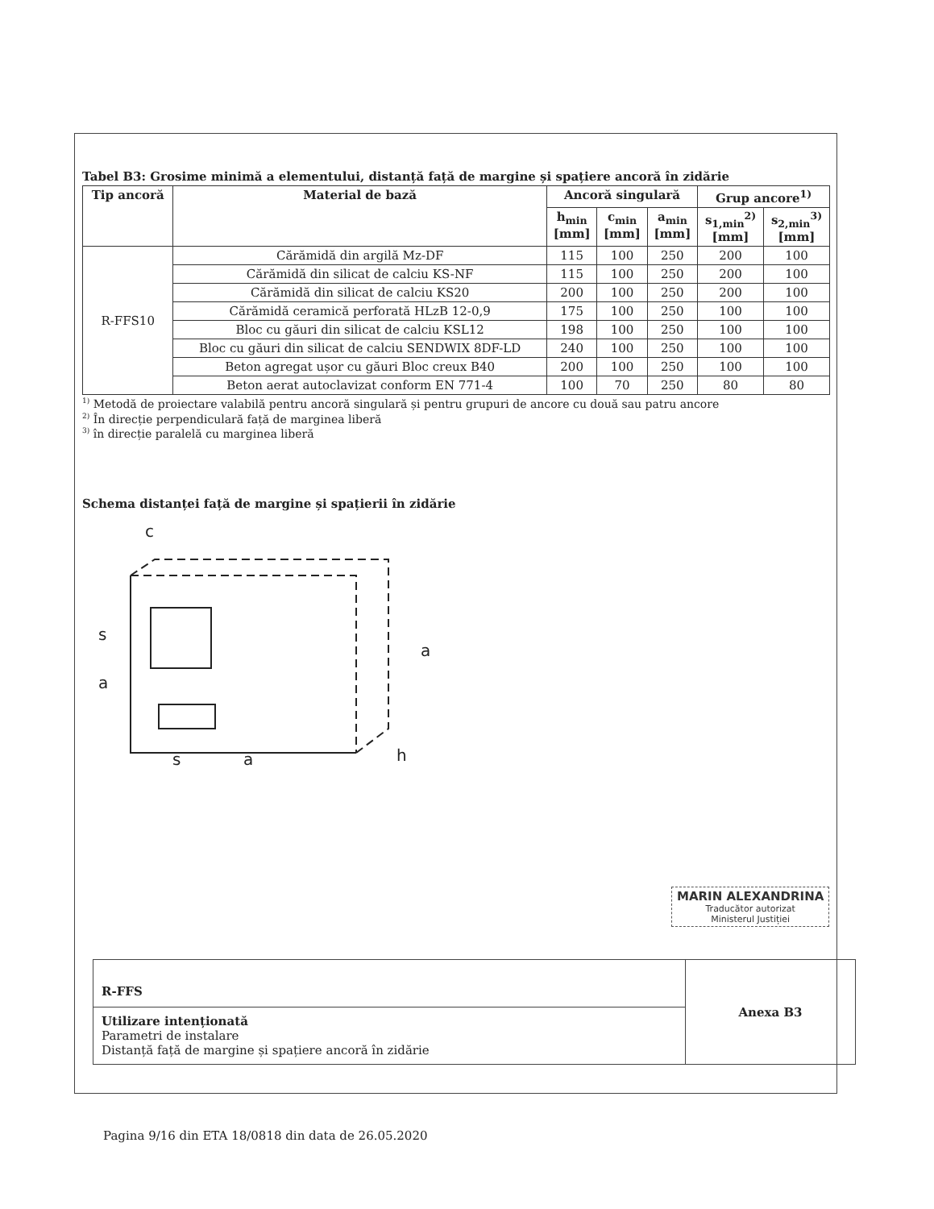Tabel B3: Grosime minimă a elementului, distanță față de margine și spațiere ancoră în zidărie
| Tip ancoră | Material de bază | Ancoră singulară | | | Grup ancore<sup>1)</sup> | |
| --- | --- | --- | --- | --- | --- | --- |
| | | h<sub>min</sub> [mm] | c<sub>min</sub> [mm] | a<sub>min</sub> [mm] | s<sub>1,min</sub><sup>2)</sup> [mm] | s<sub>2,min</sub><sup>3)</sup> [mm] |
| R-FFS10 | Cărămidă din argilă Mz-DF | 115 | 100 | 250 | 200 | 100 |
| | Cărămidă din silicat de calciu KS-NF | 115 | 100 | 250 | 200 | 100 |
| | Cărămidă din silicat de calciu KS20 | 200 | 100 | 250 | 200 | 100 |
| | Cărămidă ceramică perforată HLzB 12-0,9 | 175 | 100 | 250 | 100 | 100 |
| | Bloc cu găuri din silicat de calciu KSL12 | 198 | 100 | 250 | 100 | 100 |
| | Bloc cu găuri din silicat de calciu SENDWIX 8DF-LD | 240 | 100 | 250 | 100 | 100 |
| | Beton agregat ușor cu găuri Bloc creux B40 | 200 | 100 | 250 | 100 | 100 |
| | Beton aerat autoclavizat conform EN 771-4 | 100 | 70 | 250 | 80 | 80 |
<sup>1)</sup> Metodă de proiectare valabilă pentru ancoră singulară și pentru grupuri de ancore cu două sau patru ancore
<sup>2)</sup> În direcție perpendiculară față de marginea liberă
<sup>3)</sup> în direcție paralelă cu marginea liberă
Schema distanței față de margine și spațierii în zidărie
c
s
a
a
s
a
h
MARIN ALEXANDRINA
Traducător autorizat
Ministerul Justiției
R-FFS
Utilizare intenționată
Parametri de instalare
Distanță față de margine și spațiere ancoră în zidărie
Anexa B3
Pagina 9/16 din ETA 18/0818 din data de 26.05.2020